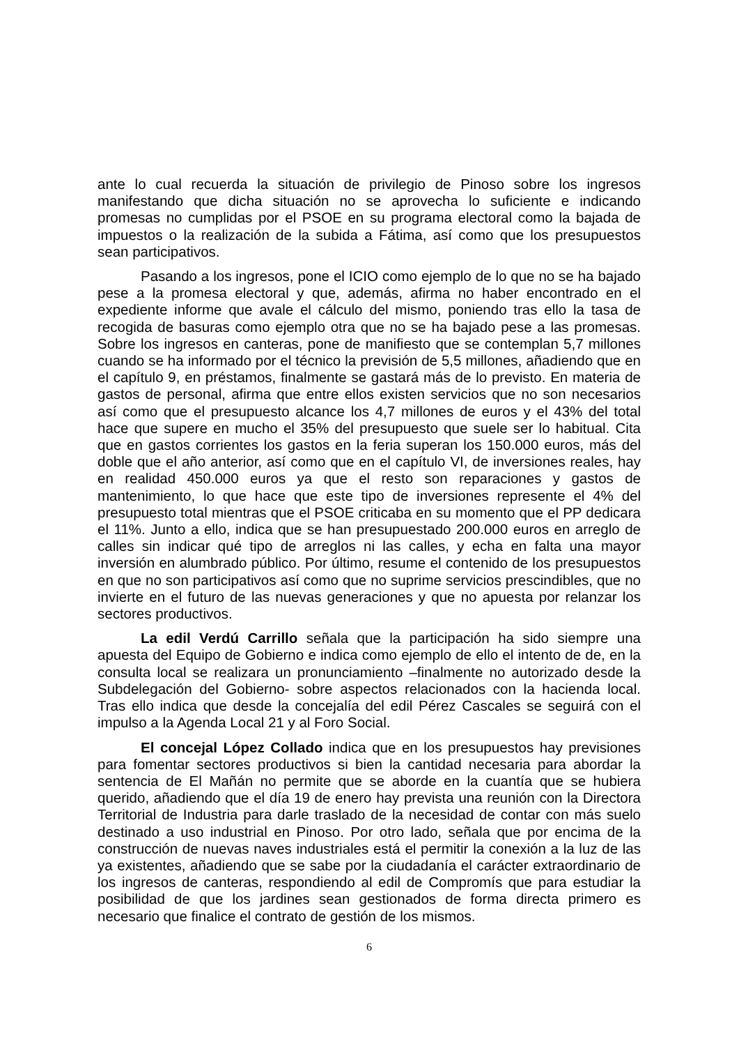ante lo cual recuerda la situación de privilegio de Pinoso sobre los ingresos manifestando que dicha situación no se aprovecha lo suficiente e indicando promesas no cumplidas por el PSOE en su programa electoral como la bajada de impuestos o la realización de la subida a Fátima, así como que los presupuestos sean participativos.
Pasando a los ingresos, pone el ICIO como ejemplo de lo que no se ha bajado pese a la promesa electoral y que, además, afirma no haber encontrado en el expediente informe que avale el cálculo del mismo, poniendo tras ello la tasa de recogida de basuras como ejemplo otra que no se ha bajado pese a las promesas. Sobre los ingresos en canteras, pone de manifiesto que se contemplan 5,7 millones cuando se ha informado por el técnico la previsión de 5,5 millones, añadiendo que en el capítulo 9, en préstamos, finalmente se gastará más de lo previsto. En materia de gastos de personal, afirma que entre ellos existen servicios que no son necesarios así como que el presupuesto alcance los 4,7 millones de euros y el 43% del total hace que supere en mucho el 35% del presupuesto que suele ser lo habitual. Cita que en gastos corrientes los gastos en la feria superan los 150.000 euros, más del doble que el año anterior, así como que en el capítulo VI, de inversiones reales, hay en realidad 450.000 euros ya que el resto son reparaciones y gastos de mantenimiento, lo que hace que este tipo de inversiones represente el 4% del presupuesto total mientras que el PSOE criticaba en su momento que el PP dedicara el 11%. Junto a ello, indica que se han presupuestado 200.000 euros en arreglo de calles sin indicar qué tipo de arreglos ni las calles, y echa en falta una mayor inversión en alumbrado público. Por último, resume el contenido de los presupuestos en que no son participativos así como que no suprime servicios prescindibles, que no invierte en el futuro de las nuevas generaciones y que no apuesta por relanzar los sectores productivos.
La edil Verdú Carrillo señala que la participación ha sido siempre una apuesta del Equipo de Gobierno e indica como ejemplo de ello el intento de de, en la consulta local se realizara un pronunciamiento –finalmente no autorizado desde la Subdelegación del Gobierno- sobre aspectos relacionados con la hacienda local. Tras ello indica que desde la concejalía del edil Pérez Cascales se seguirá con el impulso a la Agenda Local 21 y al Foro Social.
El concejal López Collado indica que en los presupuestos hay previsiones para fomentar sectores productivos si bien la cantidad necesaria para abordar la sentencia de El Mañán no permite que se aborde en la cuantía que se hubiera querido, añadiendo que el día 19 de enero hay prevista una reunión con la Directora Territorial de Industria para darle traslado de la necesidad de contar con más suelo destinado a uso industrial en Pinoso. Por otro lado, señala que por encima de la construcción de nuevas naves industriales está el permitir la conexión a la luz de las ya existentes, añadiendo que se sabe por la ciudadanía el carácter extraordinario de los ingresos de canteras, respondiendo al edil de Compromís que para estudiar la posibilidad de que los jardines sean gestionados de forma directa primero es necesario que finalice el contrato de gestión de los mismos.
6